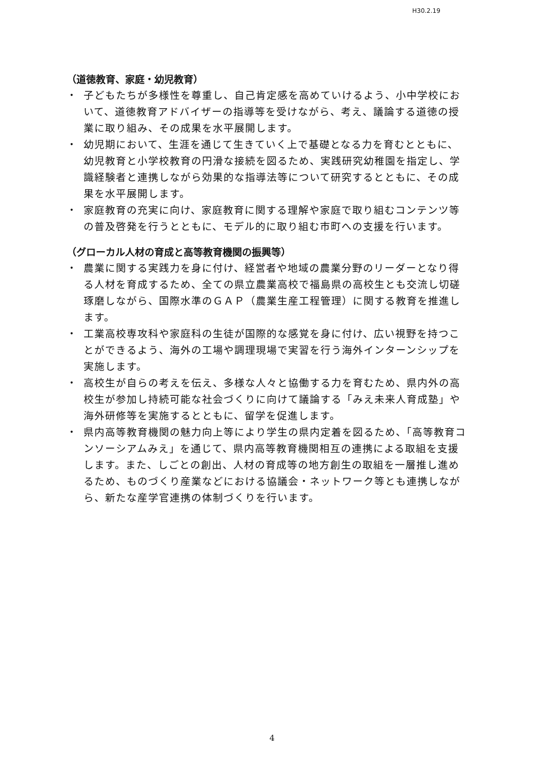H30.2.19
（道徳教育、家庭・幼児教育）
・ 子どもたちが多様性を尊重し、自己肯定感を高めていけるよう、小中学校において、道徳教育アドバイザーの指導等を受けながら、考え、議論する道徳の授業に取り組み、その成果を水平展開します。
・ 幼児期において、生涯を通じて生きていく上で基礎となる力を育むとともに、幼児教育と小学校教育の円滑な接続を図るため、実践研究幼稚園を指定し、学識経験者と連携しながら効果的な指導法等について研究するとともに、その成果を水平展開します。
・ 家庭教育の充実に向け、家庭教育に関する理解や家庭で取り組むコンテンツ等の普及啓発を行うとともに、モデル的に取り組む市町への支援を行います。
（グローカル人材の育成と高等教育機関の振興等）
・ 農業に関する実践力を身に付け、経営者や地域の農業分野のリーダーとなり得る人材を育成するため、全ての県立農業高校で福島県の高校生とも交流し切磋琢磨しながら、国際水準のＧＡＰ（農業生産工程管理）に関する教育を推進します。
・ 工業高校専攻科や家庭科の生徒が国際的な感覚を身に付け、広い視野を持つことができるよう、海外の工場や調理現場で実習を行う海外インターンシップを実施します。
・ 高校生が自らの考えを伝え、多様な人々と協働する力を育むため、県内外の高校生が参加し持続可能な社会づくりに向けて議論する「みえ未来人育成塾」や海外研修等を実施するとともに、留学を促進します。
・ 県内高等教育機関の魅力向上等により学生の県内定着を図るため、「高等教育コンソーシアムみえ」を通じて、県内高等教育機関相互の連携による取組を支援します。また、しごとの創出、人材の育成等の地方創生の取組を一層推し進めるため、ものづくり産業などにおける協議会・ネットワーク等とも連携しながら、新たな産学官連携の体制づくりを行います。
4